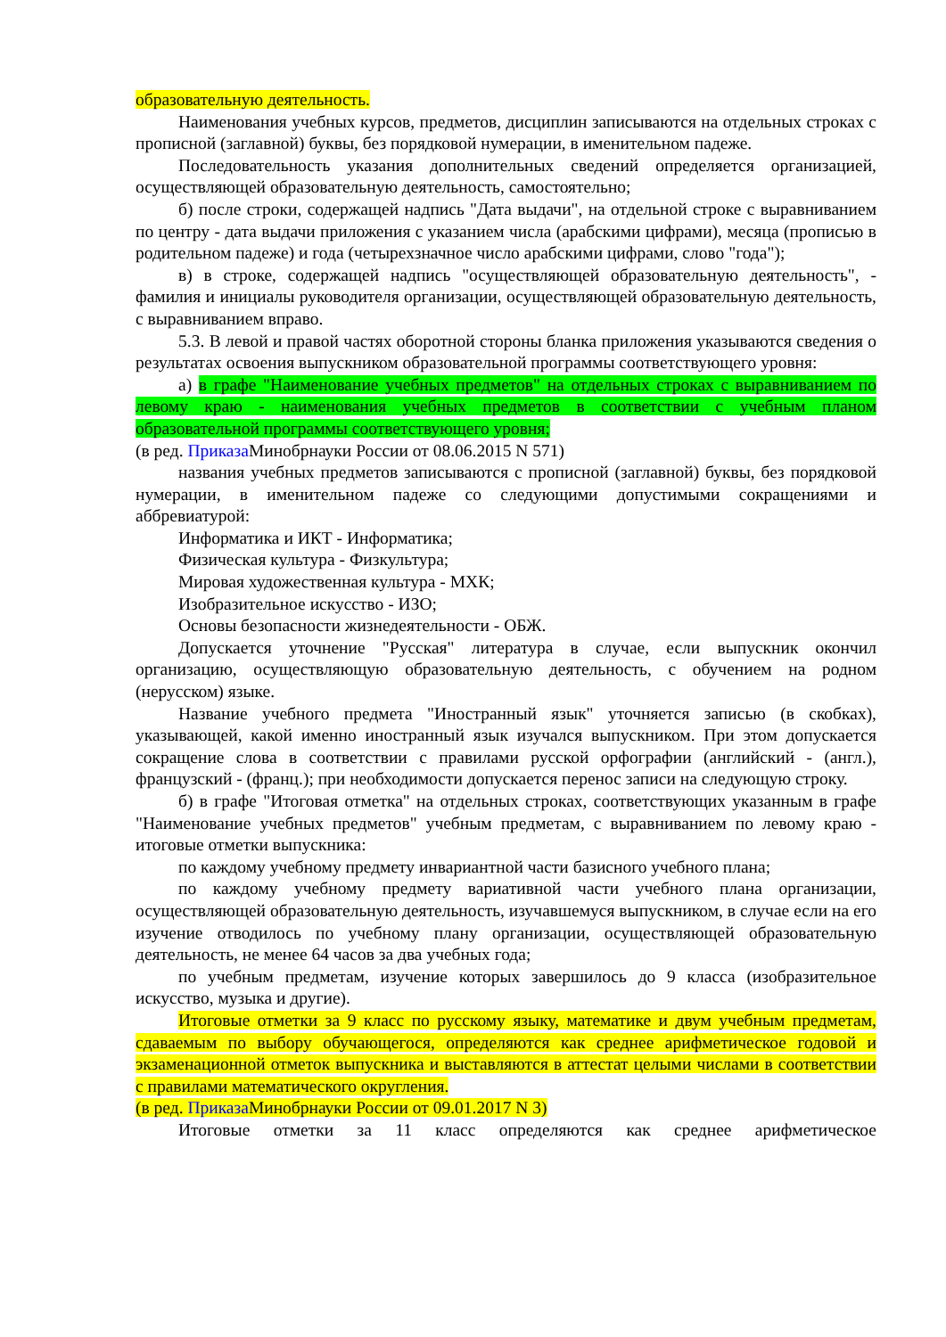образовательную деятельность.
Наименования учебных курсов, предметов, дисциплин записываются на отдельных строках с прописной (заглавной) буквы, без порядковой нумерации, в именительном падеже.
Последовательность указания дополнительных сведений определяется организацией, осуществляющей образовательную деятельность, самостоятельно;
б) после строки, содержащей надпись "Дата выдачи", на отдельной строке с выравниванием по центру - дата выдачи приложения с указанием числа (арабскими цифрами), месяца (прописью в родительном падеже) и года (четырехзначное число арабскими цифрами, слово "года");
в) в строке, содержащей надпись "осуществляющей образовательную деятельность", - фамилия и инициалы руководителя организации, осуществляющей образовательную деятельность, с выравниванием вправо.
5.3. В левой и правой частях оборотной стороны бланка приложения указываются сведения о результатах освоения выпускником образовательной программы соответствующего уровня:
а) в графе "Наименование учебных предметов" на отдельных строках с выравниванием по левому краю - наименования учебных предметов в соответствии с учебным планом образовательной программы соответствующего уровня;
(в ред. Приказа Минобрнауки России от 08.06.2015 N 571)
названия учебных предметов записываются с прописной (заглавной) буквы, без порядковой нумерации, в именительном падеже со следующими допустимыми сокращениями и аббревиатурой:
Информатика и ИКТ - Информатика;
Физическая культура - Физкультура;
Мировая художественная культура - МХК;
Изобразительное искусство - ИЗО;
Основы безопасности жизнедеятельности - ОБЖ.
Допускается уточнение "Русская" литература в случае, если выпускник окончил организацию, осуществляющую образовательную деятельность, с обучением на родном (нерусском) языке.
Название учебного предмета "Иностранный язык" уточняется записью (в скобках), указывающей, какой именно иностранный язык изучался выпускником. При этом допускается сокращение слова в соответствии с правилами русской орфографии (английский - (англ.), французский - (франц.); при необходимости допускается перенос записи на следующую строку.
б) в графе "Итоговая отметка" на отдельных строках, соответствующих указанным в графе "Наименование учебных предметов" учебным предметам, с выравниванием по левому краю - итоговые отметки выпускника:
по каждому учебному предмету инвариантной части базисного учебного плана;
по каждому учебному предмету вариативной части учебного плана организации, осуществляющей образовательную деятельность, изучавшемуся выпускником, в случае если на его изучение отводилось по учебному плану организации, осуществляющей образовательную деятельность, не менее 64 часов за два учебных года;
по учебным предметам, изучение которых завершилось до 9 класса (изобразительное искусство, музыка и другие).
Итоговые отметки за 9 класс по русскому языку, математике и двум учебным предметам, сдаваемым по выбору обучающегося, определяются как среднее арифметическое годовой и экзаменационной отметок выпускника и выставляются в аттестат целыми числами в соответствии с правилами математического округления.
(в ред. Приказа Минобрнауки России от 09.01.2017 N 3)
Итоговые отметки за 11 класс определяются как среднее арифметическое